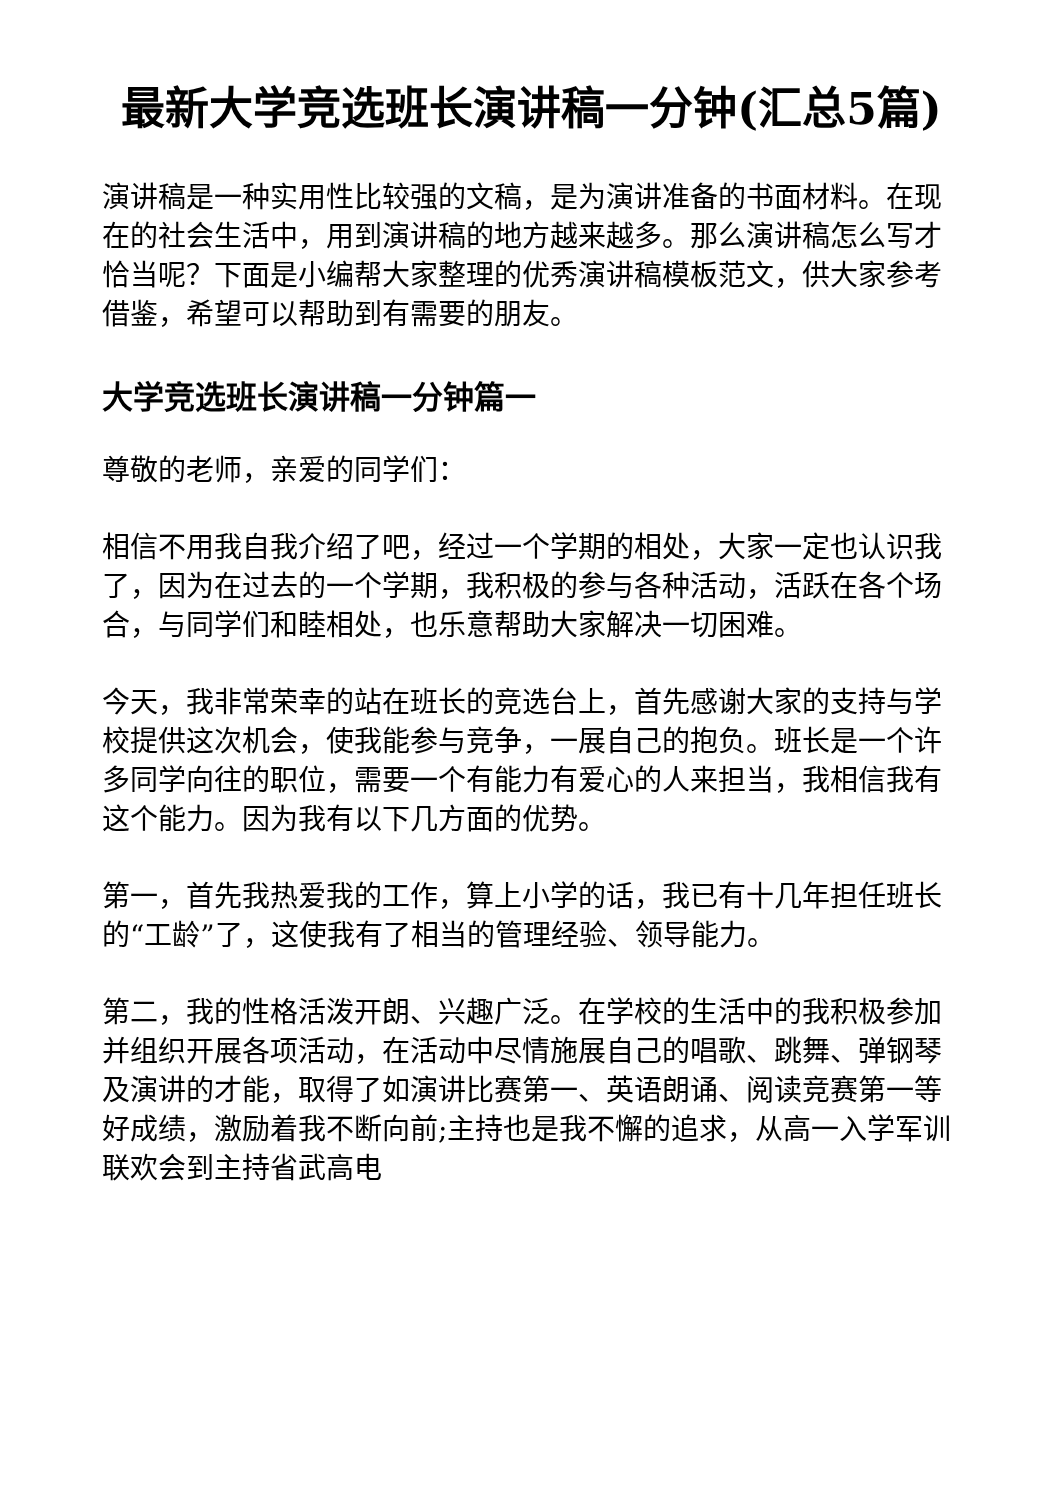最新大学竞选班长演讲稿一分钟(汇总5篇)
演讲稿是一种实用性比较强的文稿，是为演讲准备的书面材料。在现在的社会生活中，用到演讲稿的地方越来越多。那么演讲稿怎么写才恰当呢？下面是小编帮大家整理的优秀演讲稿模板范文，供大家参考借鉴，希望可以帮助到有需要的朋友。
大学竞选班长演讲稿一分钟篇一
尊敬的老师，亲爱的同学们：
相信不用我自我介绍了吧，经过一个学期的相处，大家一定也认识我了，因为在过去的一个学期，我积极的参与各种活动，活跃在各个场合，与同学们和睦相处，也乐意帮助大家解决一切困难。
今天，我非常荣幸的站在班长的竞选台上，首先感谢大家的支持与学校提供这次机会，使我能参与竞争，一展自己的抱负。班长是一个许多同学向往的职位，需要一个有能力有爱心的人来担当，我相信我有这个能力。因为我有以下几方面的优势。
第一，首先我热爱我的工作，算上小学的话，我已有十几年担任班长的“工龄”了，这使我有了相当的管理经验、领导能力。
第二，我的性格活泼开朗、兴趣广泛。在学校的生活中的我积极参加并组织开展各项活动，在活动中尽情施展自己的唱歌、跳舞、弹钢琴及演讲的才能，取得了如演讲比赛第一、英语朗诵、阅读竞赛第一等好成绩，激励着我不断向前;主持也是我不懈的追求，从高一入学军训联欢会到主持省武高电